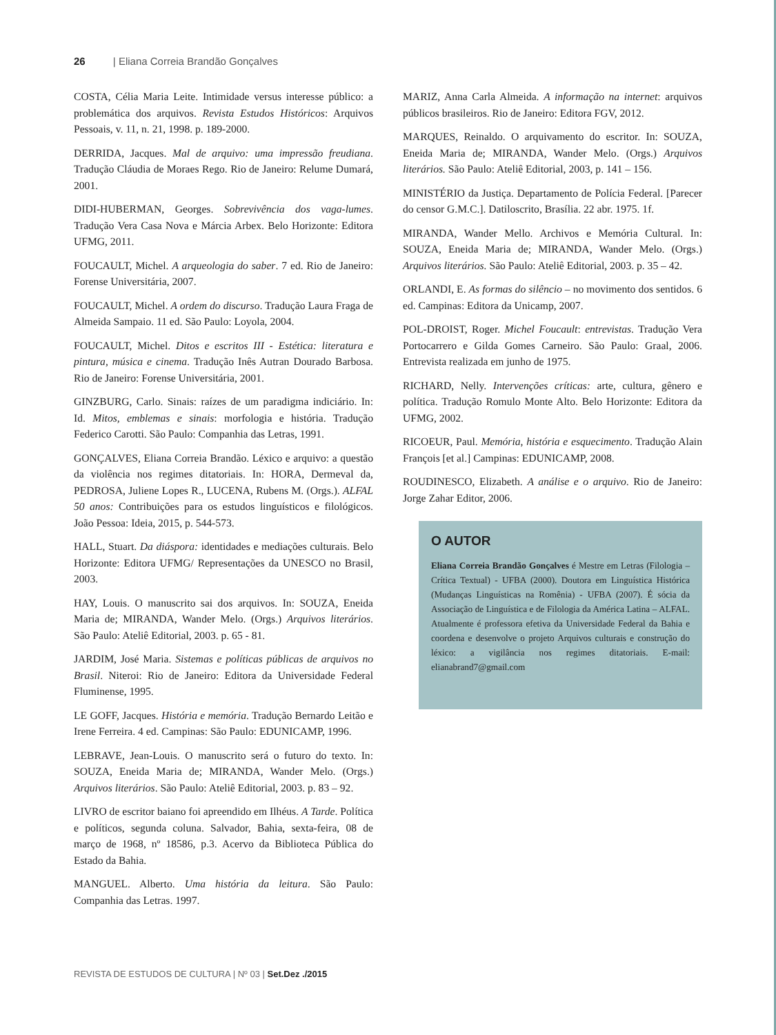26 | Eliana Correia Brandão Gonçalves
COSTA, Célia Maria Leite. Intimidade versus interesse público: a problemática dos arquivos. Revista Estudos Históricos: Arquivos Pessoais, v. 11, n. 21, 1998. p. 189-2000.
DERRIDA, Jacques. Mal de arquivo: uma impressão freudiana. Tradução Cláudia de Moraes Rego. Rio de Janeiro: Relume Dumará, 2001.
DIDI-HUBERMAN, Georges. Sobrevivência dos vaga-lumes. Tradução Vera Casa Nova e Márcia Arbex. Belo Horizonte: Editora UFMG, 2011.
FOUCAULT, Michel. A arqueologia do saber. 7 ed. Rio de Janeiro: Forense Universitária, 2007.
FOUCAULT, Michel. A ordem do discurso. Tradução Laura Fraga de Almeida Sampaio. 11 ed. São Paulo: Loyola, 2004.
FOUCAULT, Michel. Ditos e escritos III - Estética: literatura e pintura, música e cinema. Tradução Inês Autran Dourado Barbosa. Rio de Janeiro: Forense Universitária, 2001.
GINZBURG, Carlo. Sinais: raízes de um paradigma indiciário. In: Id. Mitos, emblemas e sinais: morfologia e história. Tradução Federico Carotti. São Paulo: Companhia das Letras, 1991.
GONÇALVES, Eliana Correia Brandão. Léxico e arquivo: a questão da violência nos regimes ditatoriais. In: HORA, Dermeval da, PEDROSA, Juliene Lopes R., LUCENA, Rubens M. (Orgs.). ALFAL 50 anos: Contribuições para os estudos linguísticos e filológicos. João Pessoa: Ideia, 2015, p. 544-573.
HALL, Stuart. Da diáspora: identidades e mediações culturais. Belo Horizonte: Editora UFMG/ Representações da UNESCO no Brasil, 2003.
HAY, Louis. O manuscrito sai dos arquivos. In: SOUZA, Eneida Maria de; MIRANDA, Wander Melo. (Orgs.) Arquivos literários. São Paulo: Ateliê Editorial, 2003. p. 65 - 81.
JARDIM, José Maria. Sistemas e políticas públicas de arquivos no Brasil. Niteroi: Rio de Janeiro: Editora da Universidade Federal Fluminense, 1995.
LE GOFF, Jacques. História e memória. Tradução Bernardo Leitão e Irene Ferreira. 4 ed. Campinas: São Paulo: EDUNICAMP, 1996.
LEBRAVE, Jean-Louis. O manuscrito será o futuro do texto. In: SOUZA, Eneida Maria de; MIRANDA, Wander Melo. (Orgs.) Arquivos literários. São Paulo: Ateliê Editorial, 2003. p. 83 – 92.
LIVRO de escritor baiano foi apreendido em Ilhéus. A Tarde. Política e políticos, segunda coluna. Salvador, Bahia, sexta-feira, 08 de março de 1968, nº 18586, p.3. Acervo da Biblioteca Pública do Estado da Bahia.
MANGUEL. Alberto. Uma história da leitura. São Paulo: Companhia das Letras. 1997.
MARIZ, Anna Carla Almeida. A informação na internet: arquivos públicos brasileiros. Rio de Janeiro: Editora FGV, 2012.
MARQUES, Reinaldo. O arquivamento do escritor. In: SOUZA, Eneida Maria de; MIRANDA, Wander Melo. (Orgs.) Arquivos literários. São Paulo: Ateliê Editorial, 2003, p. 141 – 156.
MINISTÉRIO da Justiça. Departamento de Polícia Federal. [Parecer do censor G.M.C.]. Datiloscrito, Brasília. 22 abr. 1975. 1f.
MIRANDA, Wander Mello. Archivos e Memória Cultural. In: SOUZA, Eneida Maria de; MIRANDA, Wander Melo. (Orgs.) Arquivos literários. São Paulo: Ateliê Editorial, 2003. p. 35 – 42.
ORLANDI, E. As formas do silêncio – no movimento dos sentidos. 6 ed. Campinas: Editora da Unicamp, 2007.
POL-DROIST, Roger. Michel Foucault: entrevistas. Tradução Vera Portocarrero e Gilda Gomes Carneiro. São Paulo: Graal, 2006. Entrevista realizada em junho de 1975.
RICHARD, Nelly. Intervenções críticas: arte, cultura, gênero e política. Tradução Romulo Monte Alto. Belo Horizonte: Editora da UFMG, 2002.
RICOEUR, Paul. Memória, história e esquecimento. Tradução Alain François [et al.] Campinas: EDUNICAMP, 2008.
ROUDINESCO, Elizabeth. A análise e o arquivo. Rio de Janeiro: Jorge Zahar Editor, 2006.
O AUTOR
Eliana Correia Brandão Gonçalves é Mestre em Letras (Filologia – Crítica Textual) - UFBA (2000). Doutora em Linguística Histórica (Mudanças Linguísticas na Romênia) - UFBA (2007). É sócia da Associação de Linguística e de Filologia da América Latina – ALFAL. Atualmente é professora efetiva da Universidade Federal da Bahia e coordena e desenvolve o projeto Arquivos culturais e construção do léxico: a vigilância nos regimes ditatoriais. E-mail: elianabrand7@gmail.com
REVISTA DE ESTUDOS DE CULTURA | Nº 03 | Set.Dez ./2015